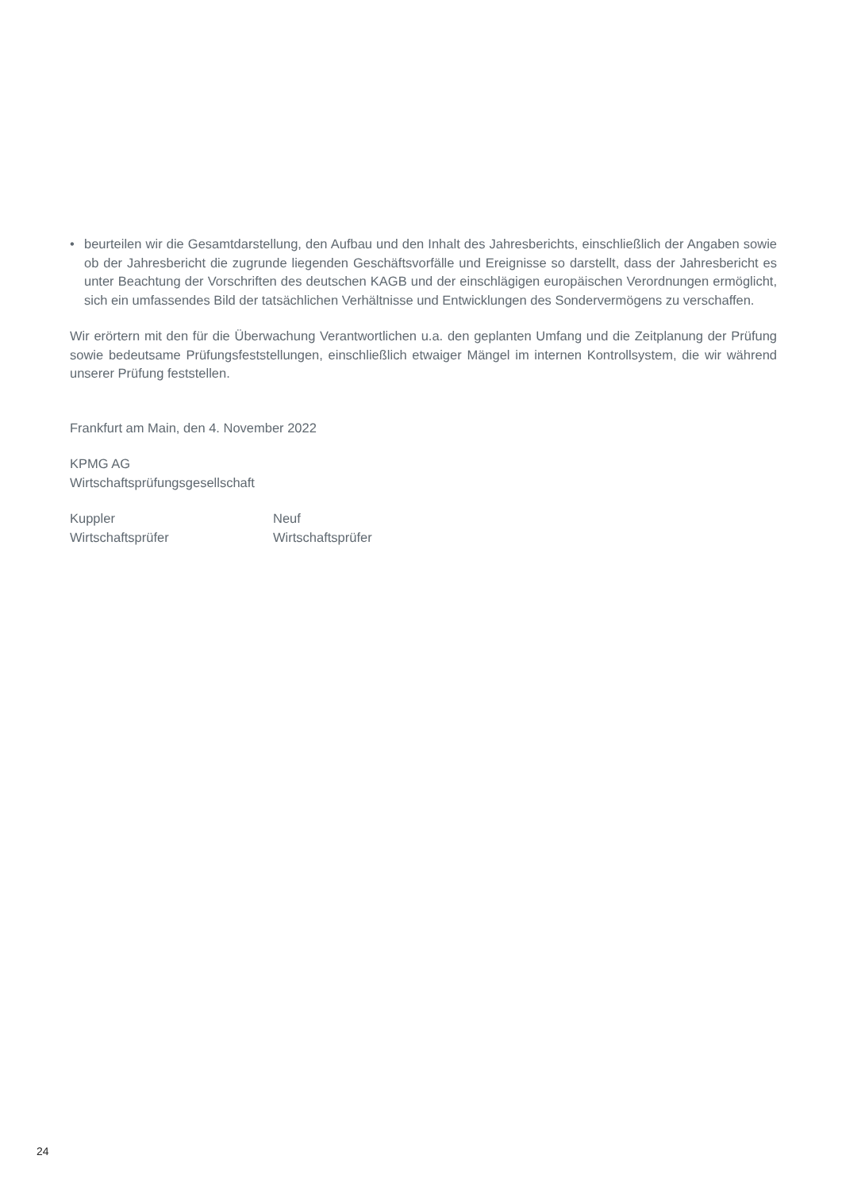• beurteilen wir die Gesamtdarstellung, den Aufbau und den Inhalt des Jahresberichts, einschließlich der Angaben sowie ob der Jahresbericht die zugrunde liegenden Geschäftsvorfälle und Ereignisse so darstellt, dass der Jahresbericht es unter Beachtung der Vorschriften des deutschen KAGB und der einschlägigen europäischen Verordnungen ermöglicht, sich ein umfassendes Bild der tatsächlichen Verhältnisse und Entwicklungen des Sondervermögens zu verschaffen.
Wir erörtern mit den für die Überwachung Verantwortlichen u.a. den geplanten Umfang und die Zeitplanung der Prüfung sowie bedeutsame Prüfungsfeststellungen, einschließlich etwaiger Mängel im internen Kontrollsystem, die wir während unserer Prüfung feststellen.
Frankfurt am Main, den 4. November 2022
KPMG AG
Wirtschaftsprüfungsgesellschaft
Kuppler
Wirtschaftsprüfer
Neuf
Wirtschaftsprüfer
24